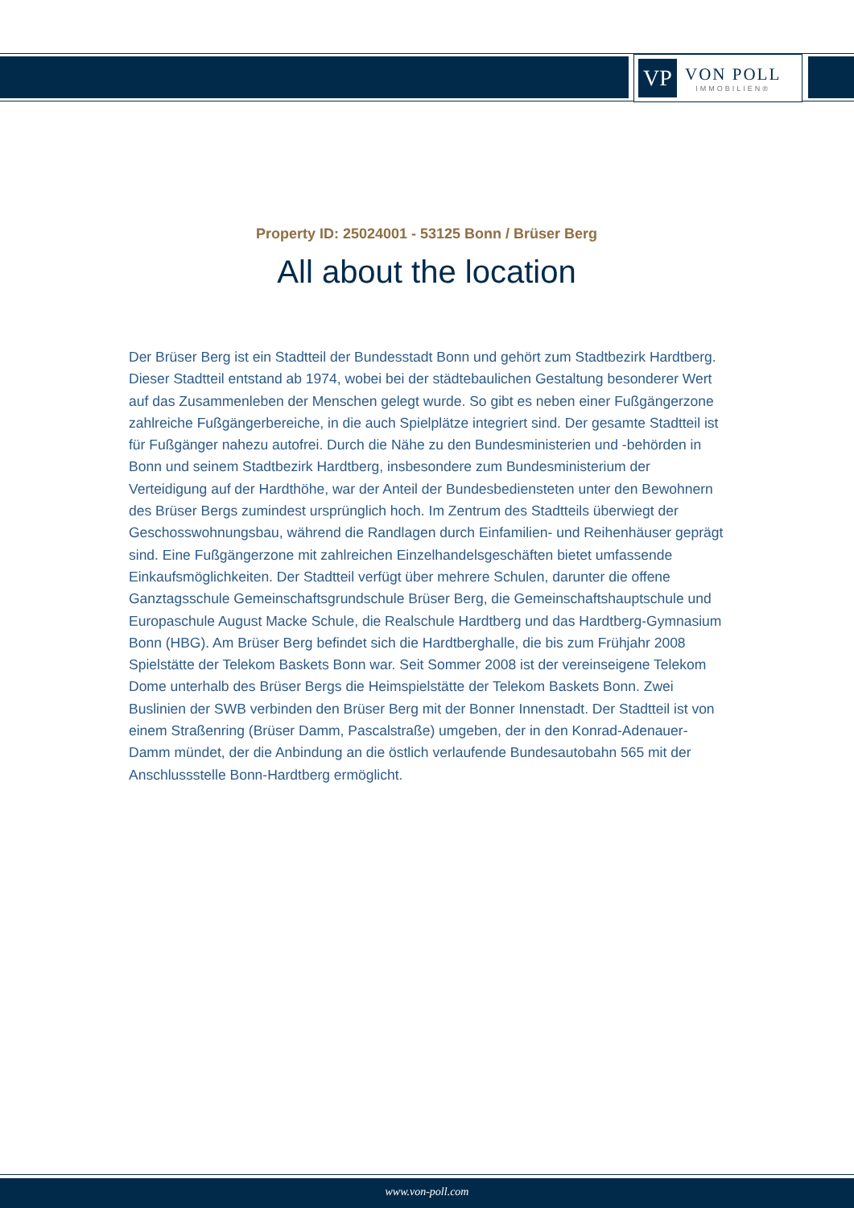VP
VON POLL
IMMOBILIEN®
Property ID: 25024001 - 53125 Bonn / Brüser Berg
All about the location
Der Brüser Berg ist ein Stadtteil der Bundesstadt Bonn und gehört zum Stadtbezirk Hardtberg. Dieser Stadtteil entstand ab 1974, wobei bei der städtebaulichen Gestaltung besonderer Wert auf das Zusammenleben der Menschen gelegt wurde. So gibt es neben einer Fußgängerzone zahlreiche Fußgängerbereiche, in die auch Spielplätze integriert sind. Der gesamte Stadtteil ist für Fußgänger nahezu autofrei. Durch die Nähe zu den Bundesministerien und -behörden in Bonn und seinem Stadtbezirk Hardtberg, insbesondere zum Bundesministerium der Verteidigung auf der Hardthöhe, war der Anteil der Bundesbediensteten unter den Bewohnern des Brüser Bergs zumindest ursprünglich hoch. Im Zentrum des Stadtteils überwiegt der Geschosswohnungsbau, während die Randlagen durch Einfamilien- und Reihenhäuser geprägt sind. Eine Fußgängerzone mit zahlreichen Einzelhandelsgeschäften bietet umfassende Einkaufsmöglichkeiten. Der Stadtteil verfügt über mehrere Schulen, darunter die offene Ganztagsschule Gemeinschaftsgrundschule Brüser Berg, die Gemeinschaftshauptschule und Europaschule August Macke Schule, die Realschule Hardtberg und das Hardtberg-Gymnasium Bonn (HBG). Am Brüser Berg befindet sich die Hardtberghalle, die bis zum Frühjahr 2008 Spielstätte der Telekom Baskets Bonn war. Seit Sommer 2008 ist der vereinseigene Telekom Dome unterhalb des Brüser Bergs die Heimspielstätte der Telekom Baskets Bonn. Zwei Buslinien der SWB verbinden den Brüser Berg mit der Bonner Innenstadt. Der Stadtteil ist von einem Straßenring (Brüser Damm, Pascalstraße) umgeben, der in den Konrad-Adenauer-Damm mündet, der die Anbindung an die östlich verlaufende Bundesautobahn 565 mit der Anschlussstelle Bonn-Hardtberg ermöglicht.
www.von-poll.com